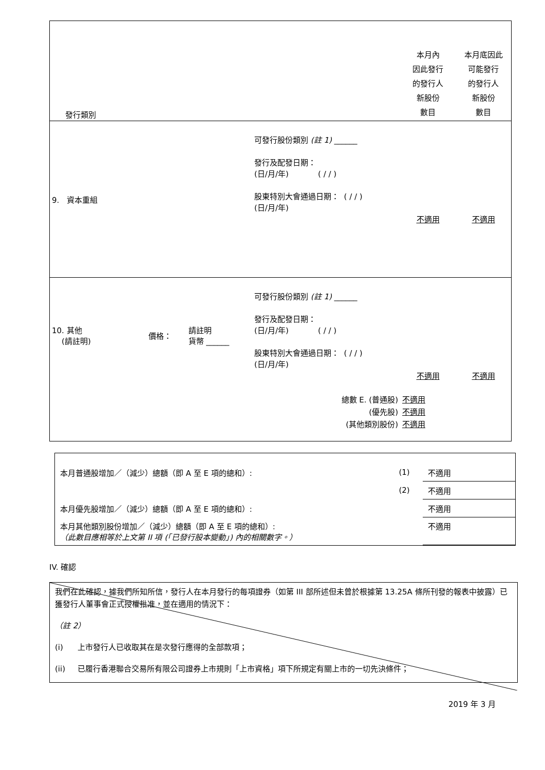| 發行類別 | | | | 本月內 因此發行 的發行人 新股份 數目 | 本月底因此 可能發行 的發行人 新股份 數目 |
| 9. 資本重組 | | | 可發行股份類別 (註 1) ______ 發行及配發日期： (日/月/年) ( / / ) 股東特別大會通過日期： ( / / ) (日/月/年) | 不適用 | 不適用 |
| 10. 其他 (請註明) | 價格： | 請註明 貨幣 ______ | 可發行股份類別 (註 1) ______ 發行及配發日期： (日/月/年) ( / / ) 股東特別大會通過日期： ( / / ) (日/月/年) | 不適用 | 不適用 |
| 總數 E. (普通股) (優先股) (其他類別股份) | | | | 不適用 不適用 不適用 | |
| 本月普通股增加／（減少）總額（即 A 至 E 項的總和）: | (1) | 不適用 |
| | (2) | 不適用 |
| 本月優先股增加／（減少）總額（即 A 至 E 項的總和）: | | 不適用 |
| 本月其他類別股份增加／（減少）總額（即 A 至 E 項的總和）: （此數目應相等於上文第 II 項 (「已發行股本變動」) 內的相關數字。） | | 不適用 |
IV. 確認
我們在此確認，據我們所知所信，發行人在本月發行的每項證券（如第 III 部所述但未曾於根據第 13.25A 條所刊發的報表中披露）已獲發行人董事會正式授權批准，並在適用的情況下：
（註 2）
(i) 上市發行人已收取其在是次發行應得的全部款項；
(ii) 已履行香港聯合交易所有限公司證券上市規則「上市資格」項下所規定有關上市的一切先決條件；
2019 年 3 月